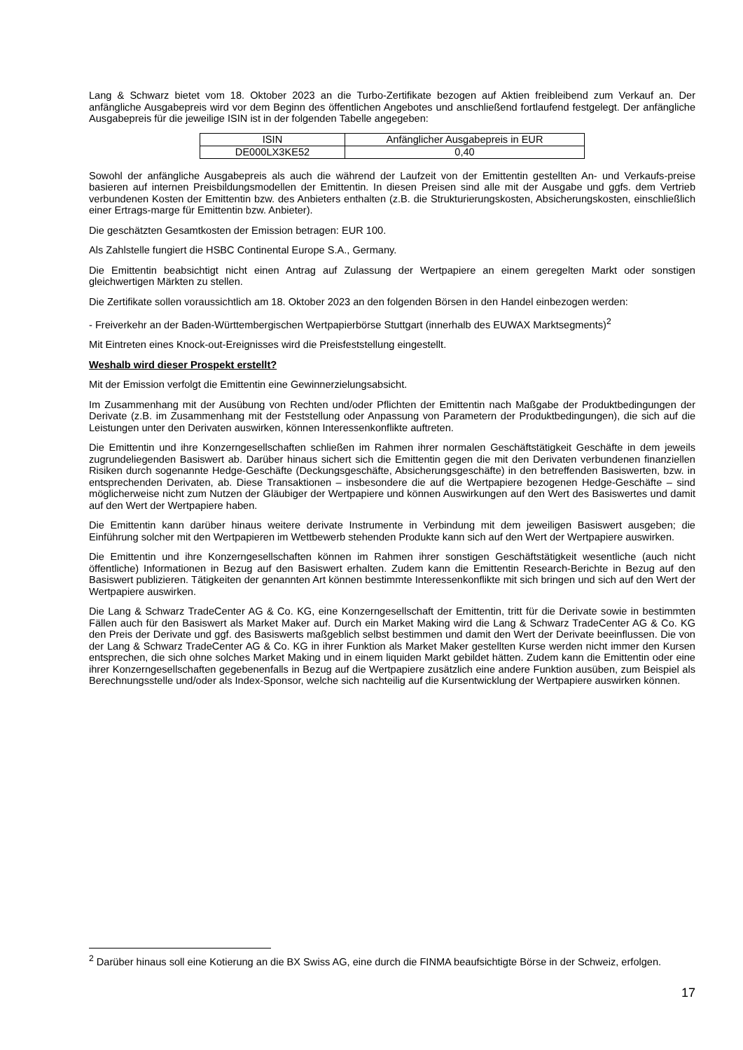Lang & Schwarz bietet vom 18. Oktober 2023 an die Turbo-Zertifikate bezogen auf Aktien freibleibend zum Verkauf an. Der anfängliche Ausgabepreis wird vor dem Beginn des öffentlichen Angebotes und anschließend fortlaufend festgelegt. Der anfängliche Ausgabepreis für die jeweilige ISIN ist in der folgenden Tabelle angegeben:
| ISIN | Anfänglicher Ausgabepreis in EUR |
| DE000LX3KE52 | 0,40 |
Sowohl der anfängliche Ausgabepreis als auch die während der Laufzeit von der Emittentin gestellten An- und Verkaufs-preise basieren auf internen Preisbildungsmodellen der Emittentin. In diesen Preisen sind alle mit der Ausgabe und ggfs. dem Vertrieb verbundenen Kosten der Emittentin bzw. des Anbieters enthalten (z.B. die Strukturierungskosten, Absicherungskosten, einschließlich einer Ertrags-marge für Emittentin bzw. Anbieter).
Die geschätzten Gesamtkosten der Emission betragen: EUR 100.
Als Zahlstelle fungiert die HSBC Continental Europe S.A., Germany.
Die Emittentin beabsichtigt nicht einen Antrag auf Zulassung der Wertpapiere an einem geregelten Markt oder sonstigen gleichwertigen Märkten zu stellen.
Die Zertifikate sollen voraussichtlich am 18. Oktober 2023 an den folgenden Börsen in den Handel einbezogen werden:
- Freiverkehr an der Baden-Württembergischen Wertpapierbörse Stuttgart (innerhalb des EUWAX Marktsegments)<sup>2</sup>
Mit Eintreten eines Knock-out-Ereignisses wird die Preisfeststellung eingestellt.
Weshalb wird dieser Prospekt erstellt?
Mit der Emission verfolgt die Emittentin eine Gewinnerzielungsabsicht.
Im Zusammenhang mit der Ausübung von Rechten und/oder Pflichten der Emittentin nach Maßgabe der Produktbedingungen der Derivate (z.B. im Zusammenhang mit der Feststellung oder Anpassung von Parametern der Produktbedingungen), die sich auf die Leistungen unter den Derivaten auswirken, können Interessenkonflikte auftreten.
Die Emittentin und ihre Konzerngesellschaften schließen im Rahmen ihrer normalen Geschäftstätigkeit Geschäfte in dem jeweils zugrundeliegenden Basiswert ab. Darüber hinaus sichert sich die Emittentin gegen die mit den Derivaten verbundenen finanziellen Risiken durch sogenannte Hedge-Geschäfte (Deckungsgeschäfte, Absicherungsgeschäfte) in den betreffenden Basiswerten, bzw. in entsprechenden Derivaten, ab. Diese Transaktionen – insbesondere die auf die Wertpapiere bezogenen Hedge-Geschäfte – sind möglicherweise nicht zum Nutzen der Gläubiger der Wertpapiere und können Auswirkungen auf den Wert des Basiswertes und damit auf den Wert der Wertpapiere haben.
Die Emittentin kann darüber hinaus weitere derivate Instrumente in Verbindung mit dem jeweiligen Basiswert ausgeben; die Einführung solcher mit den Wertpapieren im Wettbewerb stehenden Produkte kann sich auf den Wert der Wertpapiere auswirken.
Die Emittentin und ihre Konzerngesellschaften können im Rahmen ihrer sonstigen Geschäftstätigkeit wesentliche (auch nicht öffentliche) Informationen in Bezug auf den Basiswert erhalten. Zudem kann die Emittentin Research-Berichte in Bezug auf den Basiswert publizieren. Tätigkeiten der genannten Art können bestimmte Interessenkonflikte mit sich bringen und sich auf den Wert der Wertpapiere auswirken.
Die Lang & Schwarz TradeCenter AG & Co. KG, eine Konzerngesellschaft der Emittentin, tritt für die Derivate sowie in bestimmten Fällen auch für den Basiswert als Market Maker auf. Durch ein Market Making wird die Lang & Schwarz TradeCenter AG & Co. KG den Preis der Derivate und ggf. des Basiswerts maßgeblich selbst bestimmen und damit den Wert der Derivate beeinflussen. Die von der Lang & Schwarz TradeCenter AG & Co. KG in ihrer Funktion als Market Maker gestellten Kurse werden nicht immer den Kursen entsprechen, die sich ohne solches Market Making und in einem liquiden Markt gebildet hätten. Zudem kann die Emittentin oder eine ihrer Konzerngesellschaften gegebenenfalls in Bezug auf die Wertpapiere zusätzlich eine andere Funktion ausüben, zum Beispiel als Berechnungsstelle und/oder als Index-Sponsor, welche sich nachteilig auf die Kursentwicklung der Wertpapiere auswirken können.
<sup>2</sup> Darüber hinaus soll eine Kotierung an die BX Swiss AG, eine durch die FINMA beaufsichtigte Börse in der Schweiz, erfolgen.
17